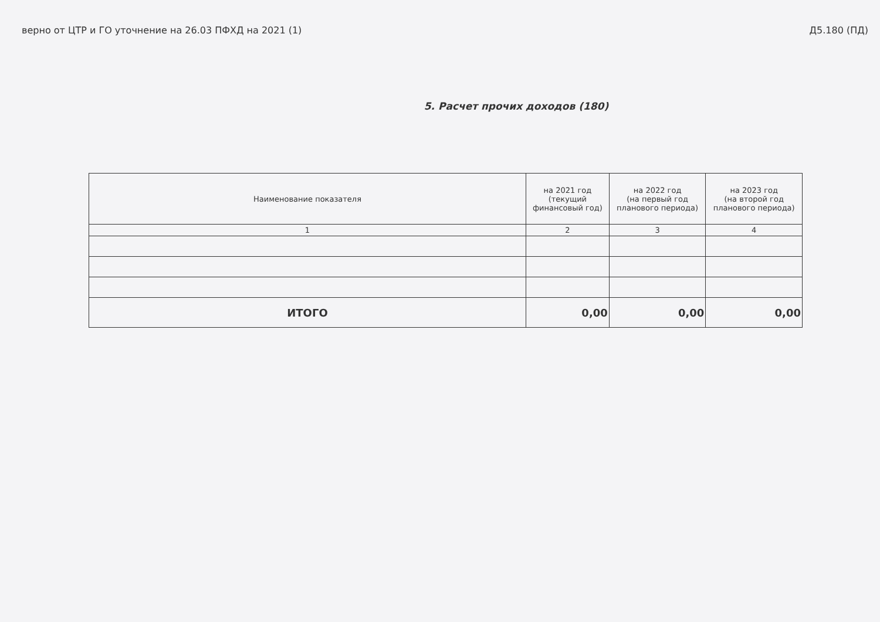верно от ЦТР и ГО уточнение на 26.03 ПФХД на 2021 (1) Д5.180 (ПД)
5. Расчет прочих доходов (180)
| Наименование показателя | на 2021 год (текущий финансовый год) | на 2022 год (на первый год планового периода) | на 2023 год (на второй год планового периода) |
| --- | --- | --- | --- |
| 1 | 2 | 3 | 4 |
| ИТОГО | 0,00 | 0,00 | 0,00 |